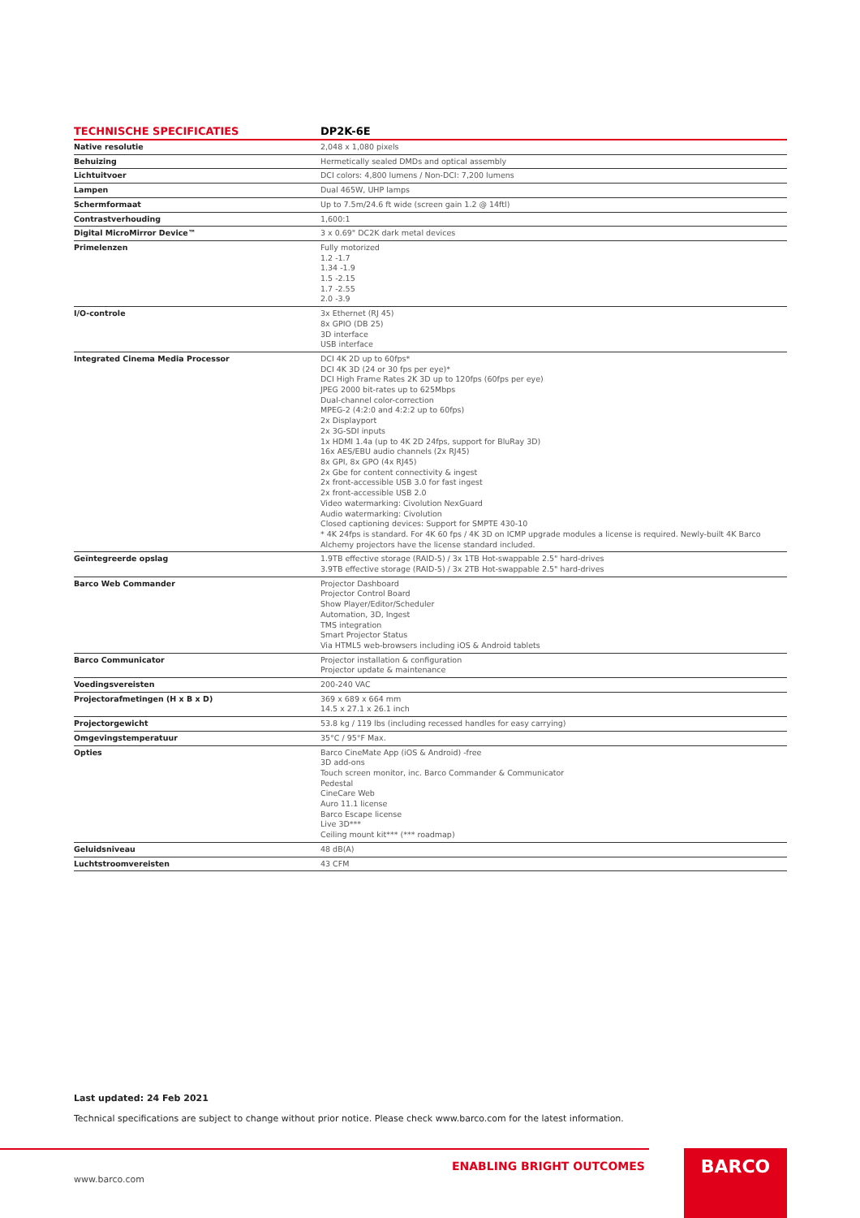| TECHNISCHE SPECIFICATIES | DP2K-6E |
| --- | --- |
| Native resolutie | 2,048 x 1,080 pixels |
| Behuizing | Hermetically sealed DMDs and optical assembly |
| Lichtuitvoer | DCI colors: 4,800 lumens / Non-DCI: 7,200 lumens |
| Lampen | Dual 465W, UHP lamps |
| Schermformaat | Up to 7.5m/24.6 ft wide (screen gain 1.2 @ 14ftl) |
| Contrastverhouding | 1,600:1 |
| Digital MicroMirror Device™ | 3 x 0.69" DC2K dark metal devices |
| Primelenzen | Fully motorized 1.2 -1.7 1.34 -1.9 1.5 -2.15 1.7 -2.55 2.0 -3.9 |
| I/O-controle | 3x Ethernet (RJ 45) 8x GPIO (DB 25) 3D interface USB interface |
| Integrated Cinema Media Processor | DCI 4K 2D up to 60fps* DCI 4K 3D (24 or 30 fps per eye)* DCI High Frame Rates 2K 3D up to 120fps (60fps per eye) JPEG 2000 bit-rates up to 625Mbps Dual-channel color-correction MPEG-2 (4:2:0 and 4:2:2 up to 60fps) 2x Displayport 2x 3G-SDI inputs 1x HDMI 1.4a (up to 4K 2D 24fps, support for BluRay 3D) 16x AES/EBU audio channels (2x RJ45) 8x GPI, 8x GPO (4x RJ45) 2x Gbe for content connectivity & ingest 2x front-accessible USB 3.0 for fast ingest 2x front-accessible USB 2.0 Video watermarking: Civolution NexGuard Audio watermarking: Civolution Closed captioning devices: Support for SMPTE 430-10 * 4K 24fps is standard. For 4K 60 fps / 4K 3D on ICMP upgrade modules a license is required. Newly-built 4K Barco Alchemy projectors have the license standard included. |
| Geïntegreerde opslag | 1.9TB effective storage (RAID-5) / 3x 1TB Hot-swappable 2.5" hard-drives 3.9TB effective storage (RAID-5) / 3x 2TB Hot-swappable 2.5" hard-drives |
| Barco Web Commander | Projector Dashboard Projector Control Board Show Player/Editor/Scheduler Automation, 3D, Ingest TMS integration Smart Projector Status Via HTML5 web-browsers including iOS & Android tablets |
| Barco Communicator | Projector installation & configuration Projector update & maintenance |
| Voedingsvereisten | 200-240 VAC |
| Projectorafmetingen (H x B x D) | 369 x 689 x 664 mm 14.5 x 27.1 x 26.1 inch |
| Projectorgewicht | 53.8 kg / 119 lbs (including recessed handles for easy carrying) |
| Omgevingstemperatuur | 35°C / 95°F Max. |
| Opties | Barco CineMate App (iOS & Android) -free 3D add-ons Touch screen monitor, inc. Barco Commander & Communicator Pedestal CineCare Web Auro 11.1 license Barco Escape license Live 3D*** Ceiling mount kit*** (*** roadmap) |
| Geluidsniveau | 48 dB(A) |
| Luchtstroomvereisten | 43 CFM |
Last updated: 24 Feb 2021
Technical specifications are subject to change without prior notice. Please check www.barco.com for the latest information.
ENABLING BRIGHT OUTCOMES
www.barco.com
BARCO